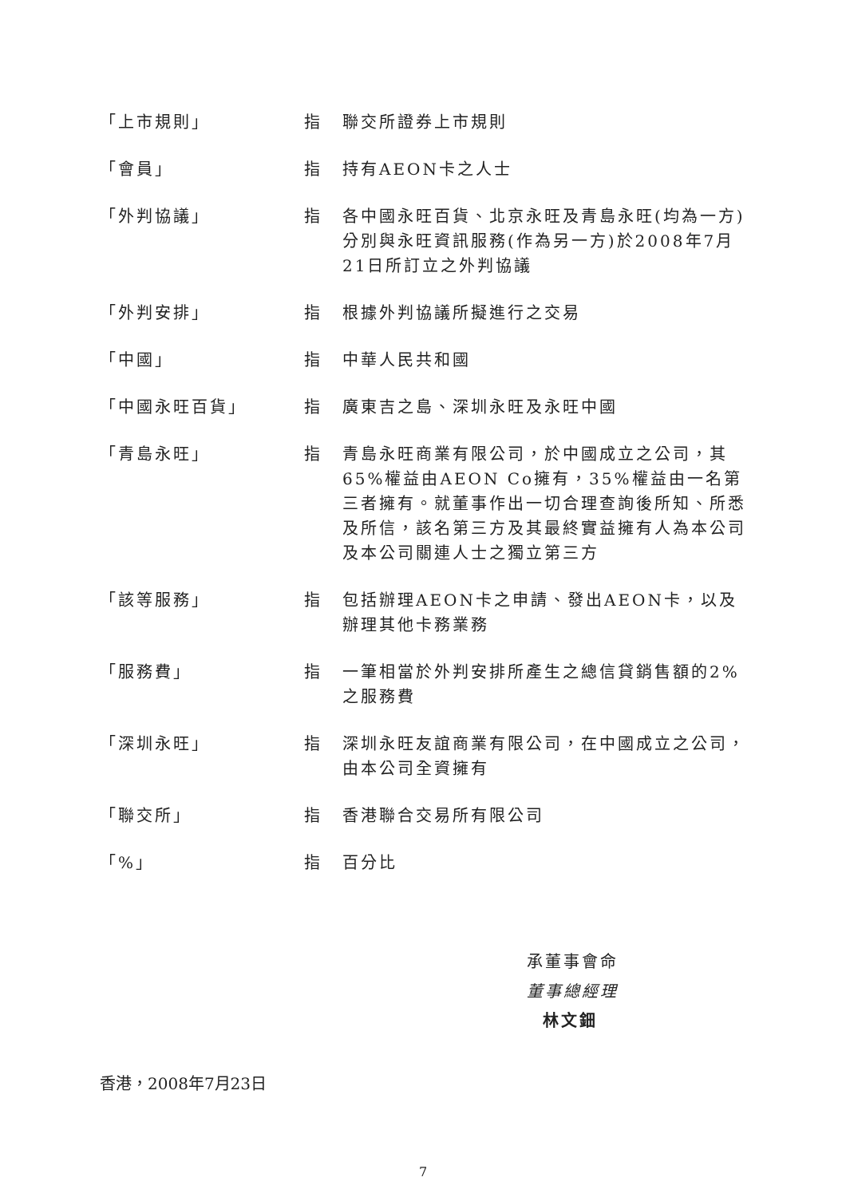「上市規則」 指 聯交所證券上市規則
「會員」 指 持有AEON卡之人士
「外判協議」 指 各中國永旺百貨、北京永旺及青島永旺(均為一方)分別與永旺資訊服務(作為另一方)於2008年7月21日所訂立之外判協議
「外判安排」 指 根據外判協議所擬進行之交易
「中國」 指 中華人民共和國
「中國永旺百貨」 指 廣東吉之島、深圳永旺及永旺中國
「青島永旺」 指 青島永旺商業有限公司，於中國成立之公司，其65%權益由AEON Co擁有，35%權益由一名第三者擁有。就董事作出一切合理查詢後所知、所悉及所信，該名第三方及其最終實益擁有人為本公司及本公司關連人士之獨立第三方
「該等服務」 指 包括辦理AEON卡之申請、發出AEON卡，以及辦理其他卡務業務
「服務費」 指 一筆相當於外判安排所產生之總信貸銷售額的2%之服務費
「深圳永旺」 指 深圳永旺友誼商業有限公司，在中國成立之公司，由本公司全資擁有
「聯交所」 指 香港聯合交易所有限公司
「%」 指 百分比
承董事會命
董事總經理
林文鈿
香港，2008年7月23日
7